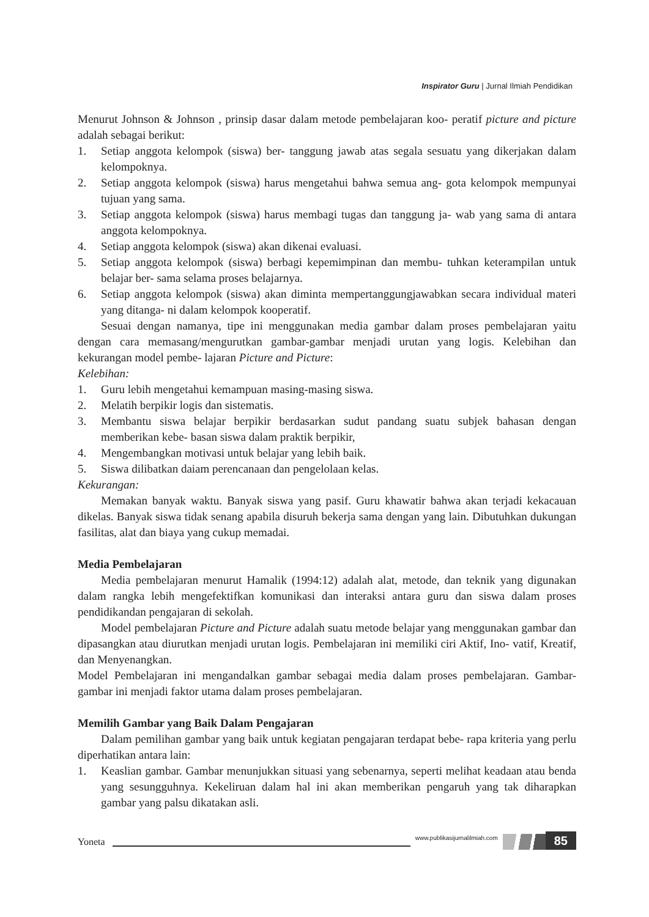Inspirator Guru | Jurnal Ilmiah Pendidikan
Menurut Johnson & Johnson , prinsip dasar dalam metode pembelajaran koo- peratif picture and picture adalah sebagai berikut:
1. Setiap anggota kelompok (siswa) ber- tanggung jawab atas segala sesuatu yang dikerjakan dalam kelompoknya.
2. Setiap anggota kelompok (siswa) harus mengetahui bahwa semua ang- gota kelompok mempunyai tujuan yang sama.
3. Setiap anggota kelompok (siswa) harus membagi tugas dan tanggung ja- wab yang sama di antara anggota kelompoknya.
4. Setiap anggota kelompok (siswa) akan dikenai evaluasi.
5. Setiap anggota kelompok (siswa) berbagi kepemimpinan dan membu- tuhkan keterampilan untuk belajar ber- sama selama proses belajarnya.
6. Setiap anggota kelompok (siswa) akan diminta mempertanggungjawabkan secara individual materi yang ditanga- ni dalam kelompok kooperatif.
Sesuai dengan namanya, tipe ini menggunakan media gambar dalam proses pembelajaran yaitu dengan cara memasang/mengurutkan gambar-gambar menjadi urutan yang logis. Kelebihan dan kekurangan model pembe- lajaran Picture and Picture:
Kelebihan:
1. Guru lebih mengetahui kemampuan masing-masing siswa.
2. Melatih berpikir logis dan sistematis.
3. Membantu siswa belajar berpikir berdasarkan sudut pandang suatu subjek bahasan dengan memberikan kebe- basan siswa dalam praktik berpikir,
4. Mengembangkan motivasi untuk belajar yang lebih baik.
5. Siswa dilibatkan daiam perencanaan dan pengelolaan kelas.
Kekurangan:
Memakan banyak waktu. Banyak siswa yang pasif. Guru khawatir bahwa akan terjadi kekacauan dikelas. Banyak siswa tidak senang apabila disuruh bekerja sama dengan yang lain. Dibutuhkan dukungan fasilitas, alat dan biaya yang cukup memadai.
Media Pembelajaran
Media pembelajaran menurut Hamalik (1994:12) adalah alat, metode, dan teknik yang digunakan dalam rangka lebih mengefektifkan komunikasi dan interaksi antara guru dan siswa dalam proses pendidikandan pengajaran di sekolah.
Model pembelajaran Picture and Picture adalah suatu metode belajar yang menggunakan gambar dan dipasangkan atau diurutkan menjadi urutan logis. Pembelajaran ini memiliki ciri Aktif, Ino- vatif, Kreatif, dan Menyenangkan.
Model Pembelajaran ini mengandalkan gambar sebagai media dalam proses pembelajaran. Gambar-gambar ini menjadi faktor utama dalam proses pembelajaran.
Memilih Gambar yang Baik Dalam Pengajaran
Dalam pemilihan gambar yang baik untuk kegiatan pengajaran terdapat bebe- rapa kriteria yang perlu diperhatikan antara lain:
1. Keaslian gambar. Gambar menunjukkan situasi yang sebenarnya, seperti melihat keadaan atau benda yang sesungguhnya. Kekeliruan dalam hal ini akan memberikan pengaruh yang tak diharapkan gambar yang palsu dikatakan asli.
Yoneta
www.publikasijurnalilmiah.com
85